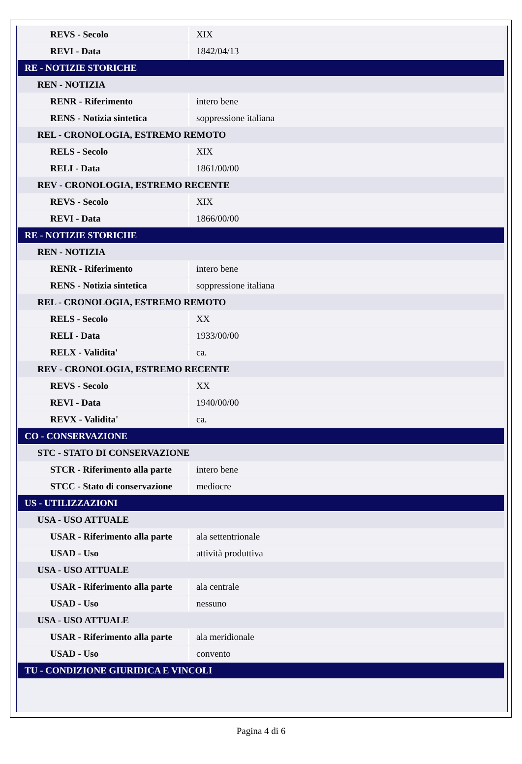| REVS - Secolo | XIX |
| REVI - Data | 1842/04/13 |
| RE - NOTIZIE STORICHE | |
| REN - NOTIZIA | |
| RENR - Riferimento | intero bene |
| RENS - Notizia sintetica | soppressione italiana |
| REL - CRONOLOGIA, ESTREMO REMOTO | |
| RELS - Secolo | XIX |
| RELI - Data | 1861/00/00 |
| REV - CRONOLOGIA, ESTREMO RECENTE | |
| REVS - Secolo | XIX |
| REVI - Data | 1866/00/00 |
| RE - NOTIZIE STORICHE | |
| REN - NOTIZIA | |
| RENR - Riferimento | intero bene |
| RENS - Notizia sintetica | soppressione italiana |
| REL - CRONOLOGIA, ESTREMO REMOTO | |
| RELS - Secolo | XX |
| RELI - Data | 1933/00/00 |
| RELX - Validita' | ca. |
| REV - CRONOLOGIA, ESTREMO RECENTE | |
| REVS - Secolo | XX |
| REVI - Data | 1940/00/00 |
| REVX - Validita' | ca. |
| CO - CONSERVAZIONE | |
| STC - STATO DI CONSERVAZIONE | |
| STCR - Riferimento alla parte | intero bene |
| STCC - Stato di conservazione | mediocre |
| US - UTILIZZAZIONI | |
| USA - USO ATTUALE | |
| USAR - Riferimento alla parte | ala settentrionale |
| USAD - Uso | attività produttiva |
| USA - USO ATTUALE | |
| USAR - Riferimento alla parte | ala centrale |
| USAD - Uso | nessuno |
| USA - USO ATTUALE | |
| USAR - Riferimento alla parte | ala meridionale |
| USAD - Uso | convento |
| TU - CONDIZIONE GIURIDICA E VINCOLI | |
Pagina 4 di 6